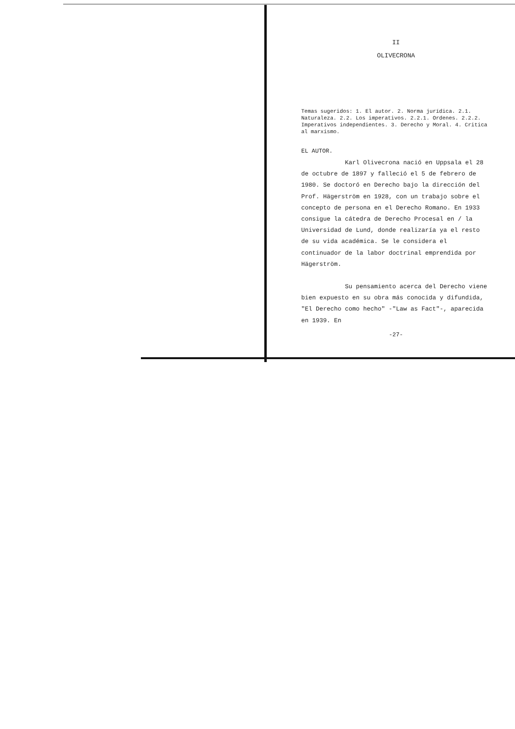II
OLIVECRONA
Temas sugeridos: 1. El autor. 2. Norma jurídica. 2.1. Naturaleza. 2.2. Los imperativos. 2.2.1. Ordenes. 2.2.2. Imperativos independientes. 3. Derecho y Moral. 4. Critica al marxismo.
EL AUTOR.
Karl Olivecrona nació en Uppsala el 28 de octubre de 1897 y falleció el 5 de febrero de 1980. Se doctoró en Derecho bajo la dirección del Prof. Hägerström en 1928, con un trabajo sobre el concepto de persona en el Derecho Romano. En 1933 consigue la cátedra de Derecho Procesal en / la Universidad de Lund, donde realizaría ya el resto de su vida académica. Se le considera el continuador de la labor doctrinal emprendida por Hägerström.
Su pensamiento acerca del Derecho viene bien expuesto en su obra más conocida y difundida, "El Derecho como hecho" -"Law as Fact"-, aparecida en 1939. En
-27-